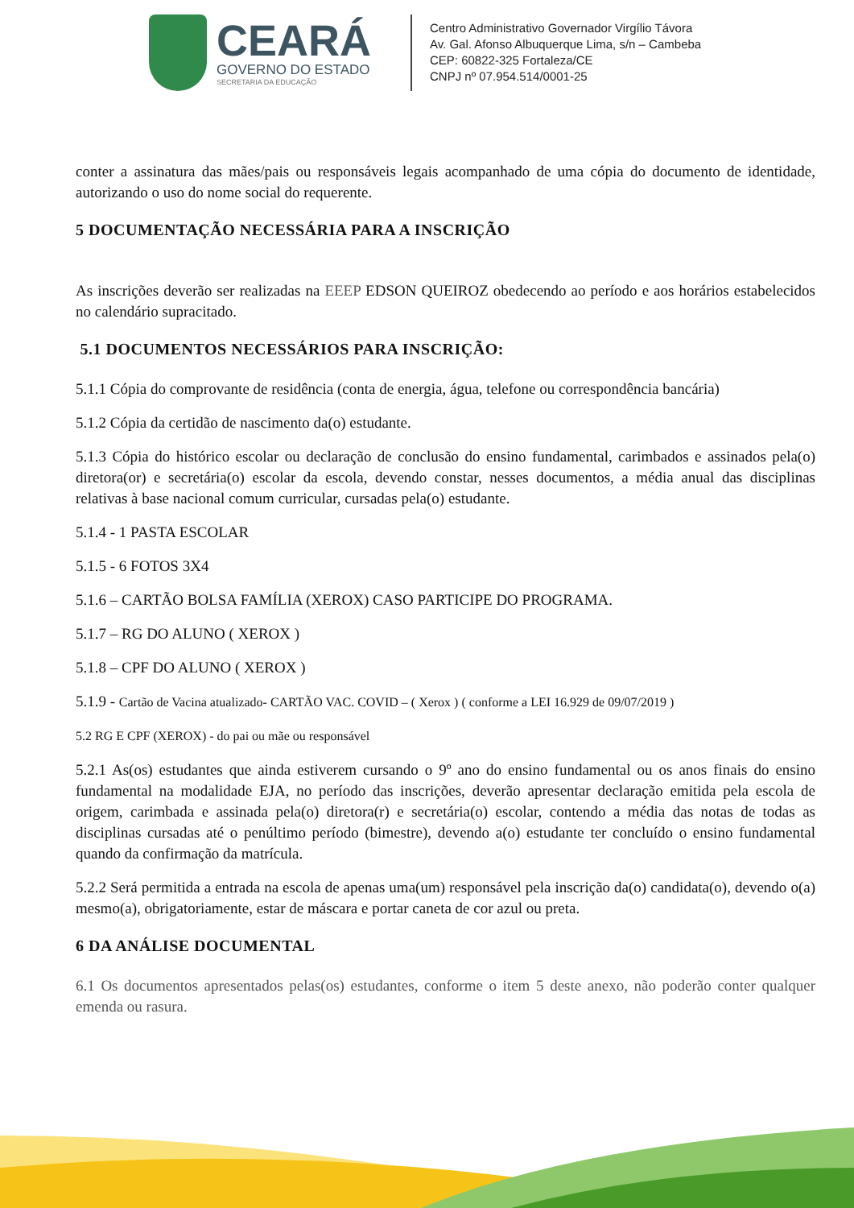CEARÁ
GOVERNO DO ESTADO
SECRETARIA DA EDUCAÇÃO
Centro Administrativo Governador Virgílio Távora
Av. Gal. Afonso Albuquerque Lima, s/n – Cambeba
CEP: 60822-325 Fortaleza/CE
CNPJ nº 07.954.514/0001-25
conter a assinatura das mães/pais ou responsáveis legais acompanhado de uma cópia do documento de identidade, autorizando o uso do nome social do requerente.
5 DOCUMENTAÇÃO NECESSÁRIA PARA A INSCRIÇÃO
As inscrições deverão ser realizadas na EEEP EDSON QUEIROZ obedecendo ao período e aos horários estabelecidos no calendário supracitado.
5.1 DOCUMENTOS NECESSÁRIOS PARA INSCRIÇÃO:
5.1.1 Cópia do comprovante de residência (conta de energia, água, telefone ou correspondência bancária)
5.1.2 Cópia da certidão de nascimento da(o) estudante.
5.1.3 Cópia do histórico escolar ou declaração de conclusão do ensino fundamental, carimbados e assinados pela(o) diretora(or) e secretária(o) escolar da escola, devendo constar, nesses documentos, a média anual das disciplinas relativas à base nacional comum curricular, cursadas pela(o) estudante.
5.1.4 - 1 PASTA ESCOLAR
5.1.5 - 6 FOTOS 3X4
5.1.6 – CARTÃO BOLSA FAMÍLIA (XEROX) CASO PARTICIPE DO PROGRAMA.
5.1.7 – RG DO ALUNO ( XEROX )
5.1.8 – CPF DO ALUNO ( XEROX )
5.1.9 - Cartão de Vacina atualizado- CARTÃO VAC. COVID – ( Xerox ) ( conforme a LEI 16.929 de 09/07/2019 )
5.2 RG E CPF (XEROX) - do pai ou mãe ou responsável
5.2.1 As(os) estudantes que ainda estiverem cursando o 9º ano do ensino fundamental ou os anos finais do ensino fundamental na modalidade EJA, no período das inscrições, deverão apresentar declaração emitida pela escola de origem, carimbada e assinada pela(o) diretora(r) e secretária(o) escolar, contendo a média das notas de todas as disciplinas cursadas até o penúltimo período (bimestre), devendo a(o) estudante ter concluído o ensino fundamental quando da confirmação da matrícula.
5.2.2 Será permitida a entrada na escola de apenas uma(um) responsável pela inscrição da(o) candidata(o), devendo o(a) mesmo(a), obrigatoriamente, estar de máscara e portar caneta de cor azul ou preta.
6 DA ANÁLISE DOCUMENTAL
6.1 Os documentos apresentados pelas(os) estudantes, conforme o item 5 deste anexo, não poderão conter qualquer emenda ou rasura.